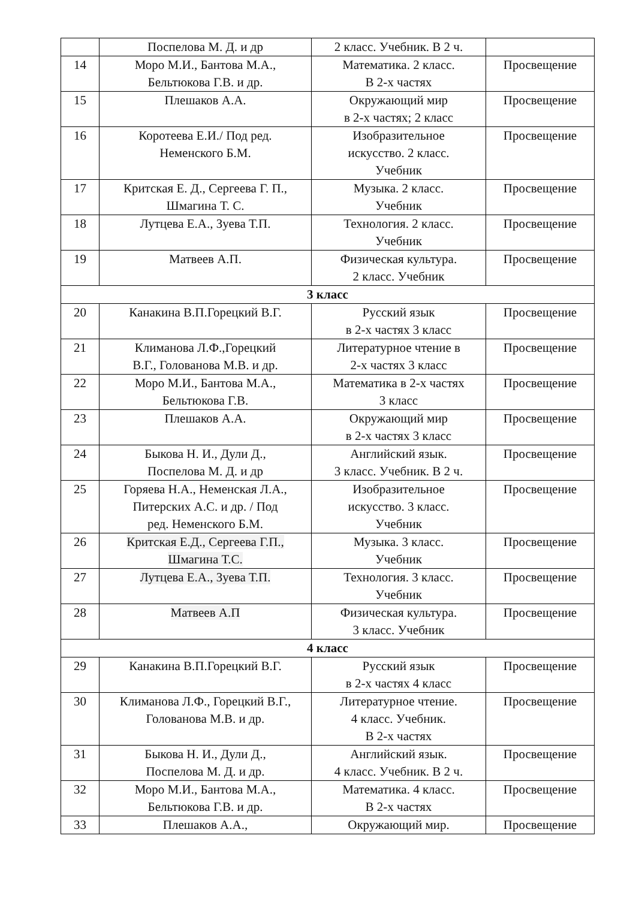| | Поспелова М. Д. и др | 2 класс. Учебник. В 2 ч. | |
| 14 | Моро М.И., Бантова М.А., Бельтюкова Г.В. и др. | Математика. 2 класс. В 2-х частях | Просвещение |
| 15 | Плешаков А.А. | Окружающий мир в 2-х частях; 2 класс | Просвещение |
| 16 | Коротеева Е.И./ Под ред. Неменского Б.М. | Изобразительное искусство. 2 класс. Учебник | Просвещение |
| 17 | Критская Е. Д., Сергеева Г. П., Шмагина Т. С. | Музыка. 2 класс. Учебник | Просвещение |
| 18 | Лутцева Е.А., Зуева Т.П. | Технология. 2 класс. Учебник | Просвещение |
| 19 | Матвеев А.П. | Физическая культура. 2 класс. Учебник | Просвещение |
| 3 класс | | | |
| 20 | Канакина В.П.Горецкий В.Г. | Русский язык в 2-х частях 3 класс | Просвещение |
| 21 | Климанова Л.Ф.,Горецкий В.Г., Голованова М.В. и др. | Литературное чтение в 2-х частях 3 класс | Просвещение |
| 22 | Моро М.И., Бантова М.А., Бельтюкова Г.В. | Математика в 2-х частях 3 класс | Просвещение |
| 23 | Плешаков А.А. | Окружающий мир в 2-х частях 3 класс | Просвещение |
| 24 | Быкова Н. И., Дули Д., Поспелова М. Д. и др | Английский язык. 3 класс. Учебник. В 2 ч. | Просвещение |
| 25 | Горяева Н.А., Неменская Л.А., Питерских А.С. и др. / Под ред. Неменского Б.М. | Изобразительное искусство. 3 класс. Учебник | Просвещение |
| 26 | Критская Е.Д., Сергеева Г.П., Шмагина Т.С. | Музыка. 3 класс. Учебник | Просвещение |
| 27 | Лутцева Е.А., Зуева Т.П. | Технология. 3 класс. Учебник | Просвещение |
| 28 | Матвеев А.П | Физическая культура. 3 класс. Учебник | Просвещение |
| 4 класс | | | |
| 29 | Канакина В.П.Горецкий В.Г. | Русский язык в 2-х частях 4 класс | Просвещение |
| 30 | Климанова Л.Ф., Горецкий В.Г., Голованова М.В. и др. | Литературное чтение. 4 класс. Учебник. В 2-х частях | Просвещение |
| 31 | Быкова Н. И., Дули Д., Поспелова М. Д. и др. | Английский язык. 4 класс. Учебник. В 2 ч. | Просвещение |
| 32 | Моро М.И., Бантова М.А., Бельтюкова Г.В. и др. | Математика. 4 класс. В 2-х частях | Просвещение |
| 33 | Плешаков А.А., | Окружающий мир. | Просвещение |